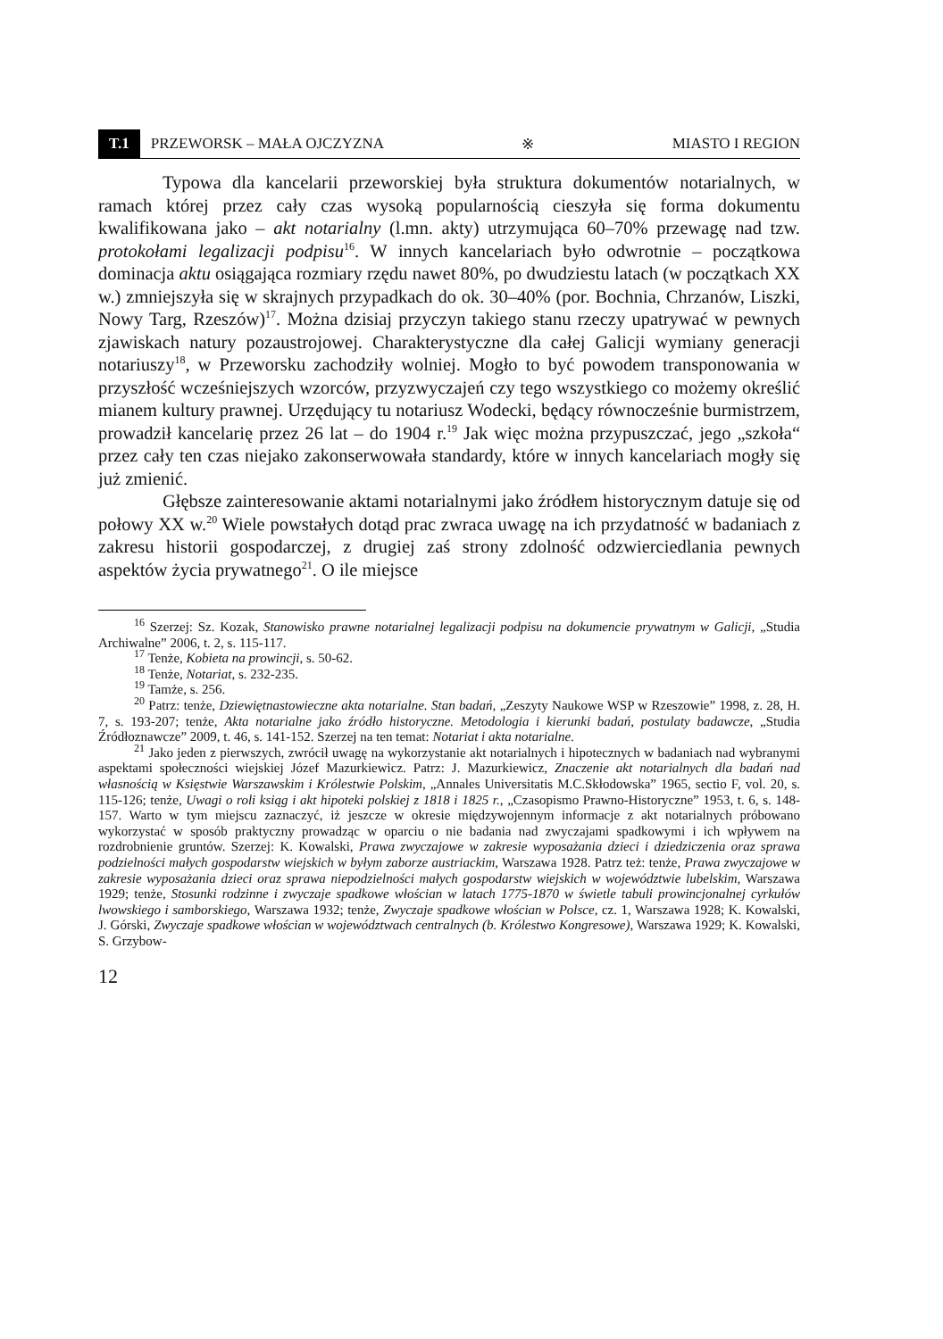T.1 PRZEWORSK – MAŁA OJCZYZNA ※ MIASTO I REGION
Typowa dla kancelarii przeworskiej była struktura dokumentów notarialnych, w ramach której przez cały czas wysoką popularnością cieszyła się forma dokumentu kwalifikowana jako – akt notarialny (l.mn. akty) utrzymująca 60–70% przewagę nad tzw. protokołami legalizacji podpisu<sup>16</sup>. W innych kancelariach było odwrotnie – początkowa dominacja aktu osiągająca rozmiary rzędu nawet 80%, po dwudziestu latach (w początkach XX w.) zmniejszyła się w skrajnych przypadkach do ok. 30–40% (por. Bochnia, Chrzanów, Liszki, Nowy Targ, Rzeszów)<sup>17</sup>. Można dzisiaj przyczyn takiego stanu rzeczy upatrywać w pewnych zjawiskach natury pozaustrojowej. Charakterystyczne dla całej Galicji wymiany generacji notariuszy<sup>18</sup>, w Przeworsku zachodziły wolniej. Mogło to być powodem transponowania w przyszłość wcześniejszych wzorców, przyzwyczajeń czy tego wszystkiego co możemy określić mianem kultury prawnej. Urzędujący tu notariusz Wodecki, będący równocześnie burmistrzem, prowadził kancelarię przez 26 lat – do 1904 r.<sup>19</sup> Jak więc można przypuszczać, jego „szkoła“ przez cały ten czas niejako zakonserwowała standardy, które w innych kancelariach mogły się już zmienić.
Głębsze zainteresowanie aktami notarialnymi jako źródłem historycznym datuje się od połowy XX w.<sup>20</sup> Wiele powstałych dotąd prac zwraca uwagę na ich przydatność w badaniach z zakresu historii gospodarczej, z drugiej zaś strony zdolność odzwierciedlania pewnych aspektów życia prywatnego<sup>21</sup>. O ile miejsce
<sup>16</sup> Szerzej: Sz. Kozak, Stanowisko prawne notarialnej legalizacji podpisu na dokumencie prywatnym w Galicji, „Studia Archiwalne” 2006, t. 2, s. 115-117.
<sup>17</sup> Tenże, Kobieta na prowincji, s. 50-62.
<sup>18</sup> Tenże, Notariat, s. 232-235.
<sup>19</sup> Tamże, s. 256.
<sup>20</sup> Patrz: tenże, Dziewiętnastowieczne akta notarialne. Stan badań, „Zeszyty Naukowe WSP w Rzeszowie” 1998, z. 28, H. 7, s. 193-207; tenże, Akta notarialne jako źródło historyczne. Metodologia i kierunki badań, postulaty badawcze, „Studia Źródłoznawcze” 2009, t. 46, s. 141-152. Szerzej na ten temat: Notariat i akta notarialne.
<sup>21</sup> Jako jeden z pierwszych, zwrócił uwagę na wykorzystanie akt notarialnych i hipotecznych w badaniach nad wybranymi aspektami społeczności wiejskiej Józef Mazurkiewicz. Patrz: J. Mazurkiewicz, Znaczenie akt notarialnych dla badań nad własnością w Księstwie Warszawskim i Królestwie Polskim, „Annales Universitatis M.C.Skłodowska” 1965, sectio F, vol. 20, s. 115-126; tenże, Uwagi o roli ksiąg i akt hipoteki polskiej z 1818 i 1825 r., „Czasopismo Prawno-Historyczne” 1953, t. 6, s. 148-157. Warto w tym miejscu zaznaczyć, iż jeszcze w okresie międzywojennym informacje z akt notarialnych próbowano wykorzystać w sposób praktyczny prowadząc w oparciu o nie badania nad zwyczajami spadkowymi i ich wpływem na rozdrobnienie gruntów. Szerzej: K. Kowalski, Prawa zwyczajowe w zakresie wyposażania dzieci i dziedziczenia oraz sprawa podzielności małych gospodarstw wiejskich w byłym zaborze austriackim, Warszawa 1928. Patrz też: tenże, Prawa zwyczajowe w zakresie wyposażania dzieci oraz sprawa niepodzielności małych gospodarstw wiejskich w województwie lubelskim, Warszawa 1929; tenże, Stosunki rodzinne i zwyczaje spadkowe włościan w latach 1775-1870 w świetle tabuli prowincjonalnej cyrkułów lwowskiego i samborskiego, Warszawa 1932; tenże, Zwyczaje spadkowe włościan w Polsce, cz. 1, Warszawa 1928; K. Kowalski, J. Górski, Zwyczaje spadkowe włościan w województwach centralnych (b. Królestwo Kongresowe), Warszawa 1929; K. Kowalski, S. Grzybow-
12